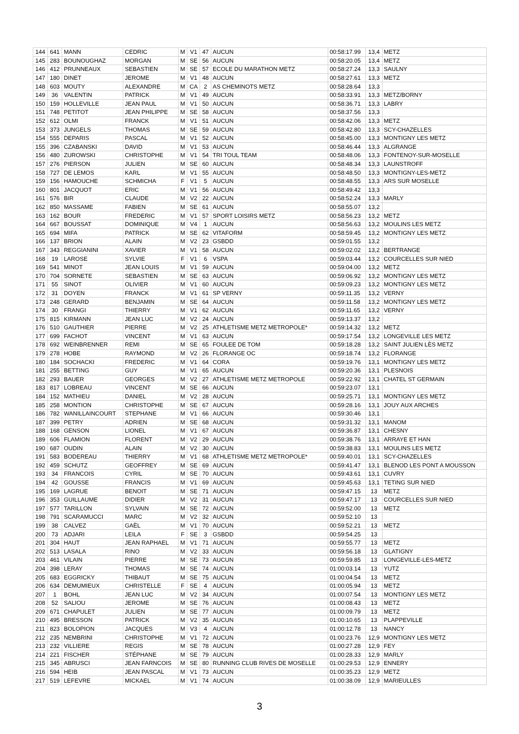| 144 | 641 | MANN | CEDRIC | M | V1 | 47 | AUCUN | 00:58:17.99 | 13,4 | METZ |
| 145 | 283 | BOUNOUGHAZ | MORGAN | M | SE | 56 | AUCUN | 00:58:20.05 | 13,4 | METZ |
| 146 | 412 | PRUNNEAUX | SEBASTIEN | M | SE | 57 | ECOLE DU MARATHON METZ | 00:58:27.24 | 13,3 | SAULNY |
| 147 | 180 | DINET | JEROME | M | V1 | 48 | AUCUN | 00:58:27.61 | 13,3 | METZ |
| 148 | 603 | MOUTY | ALEXANDRE | M | CA | 2 | AS CHEMINOTS METZ | 00:58:28.64 | 13,3 | |
| 149 | 36 | VALENTIN | PATRICK | M | V1 | 49 | AUCUN | 00:58:33.91 | 13,3 | METZ/BORNY |
| 150 | 159 | HOLLEVILLE | JEAN PAUL | M | V1 | 50 | AUCUN | 00:58:36.71 | 13,3 | LABRY |
| 151 | 748 | PETITOT | JEAN PHILIPPE | M | SE | 58 | AUCUN | 00:58:37.56 | 13,3 | |
| 152 | 612 | OLMI | FRANCK | M | V1 | 51 | AUCUN | 00:58:42.06 | 13,3 | METZ |
| 153 | 373 | JUNGELS | THOMAS | M | SE | 59 | AUCUN | 00:58:42.80 | 13,3 | SCY-CHAZELLES |
| 154 | 555 | DEPARIS | PASCAL | M | V1 | 52 | AUCUN | 00:58:45.00 | 13,3 | MONTIGNY LES METZ |
| 155 | 396 | CZABANSKI | DAVID | M | V1 | 53 | AUCUN | 00:58:46.44 | 13,3 | ALGRANGE |
| 156 | 480 | ZUROWSKI | CHRISTOPHE | M | V1 | 54 | TRI TOUL TEAM | 00:58:48.06 | 13,3 | FONTENOY-SUR-MOSELLE |
| 157 | 276 | PIERSON | JULIEN | M | SE | 60 | AUCUN | 00:58:48.34 | 13,3 | LAUNSTROFF |
| 158 | 727 | DE LEMOS | KARL | M | V1 | 55 | AUCUN | 00:58:48.50 | 13,3 | MONTIGNY-LES-METZ |
| 159 | 156 | HAMOUCHE | SCHMICHA | F | V1 | 5 | AUCUN | 00:58:48.55 | 13,3 | ARS SUR MOSELLE |
| 160 | 801 | JACQUOT | ERIC | M | V1 | 56 | AUCUN | 00:58:49.42 | 13,3 | |
| 161 | 576 | BIR | CLAUDE | M | V2 | 22 | AUCUN | 00:58:52.24 | 13,3 | MARLY |
| 162 | 850 | MASSAME | FABIEN | M | SE | 61 | AUCUN | 00:58:55.07 | 13,2 | |
| 163 | 162 | BOUR | FREDERIC | M | V1 | 57 | SPORT LOISIRS METZ | 00:58:56.23 | 13,2 | METZ |
| 164 | 667 | BOUSSAT | DOMINIQUE | M | V4 | 1 | AUCUN | 00:58:56.63 | 13,2 | MOULINS LES METZ |
| 165 | 694 | MIFA | PATRICK | M | SE | 62 | VITAFORM | 00:58:59.45 | 13,2 | MONTIGNY LES METZ |
| 166 | 137 | BRION | ALAIN | M | V2 | 23 | GSBDD | 00:59:01.55 | 13,2 | |
| 167 | 343 | REGGIANINI | XAVIER | M | V1 | 58 | AUCUN | 00:59:02.02 | 13,2 | BERTRANGE |
| 168 | 19 | LAROSE | SYLVIE | F | V1 | 6 | VSPA | 00:59:03.44 | 13,2 | COURCELLES SUR NIED |
| 169 | 541 | MINOT | JEAN LOUIS | M | V1 | 59 | AUCUN | 00:59:04.00 | 13,2 | METZ |
| 170 | 704 | SORNETE | SEBASTIEN | M | SE | 63 | AUCUN | 00:59:06.92 | 13,2 | MONTIGNY LES METZ |
| 171 | 55 | SINOT | OLIVIER | M | V1 | 60 | AUCUN | 00:59:09.23 | 13,2 | MONTIGNY LES METZ |
| 172 | 31 | DOYEN | FRANCK | M | V1 | 61 | SP VERNY | 00:59:11.35 | 13,2 | VERNY |
| 173 | 248 | GERARD | BENJAMIN | M | SE | 64 | AUCUN | 00:59:11.58 | 13,2 | MONTIGNY LES METZ |
| 174 | 30 | FRANGI | THIERRY | M | V1 | 62 | AUCUN | 00:59:11.65 | 13,2 | VERNY |
| 175 | 815 | KIRMANN | JEAN LUC | M | V2 | 24 | AUCUN | 00:59:13.37 | 13,2 | |
| 176 | 510 | GAUTHIER | PIERRE | M | V2 | 25 | ATHLETISME METZ METROPOLE* | 00:59:14.32 | 13,2 | METZ |
| 177 | 699 | FACHOT | VINCENT | M | V1 | 63 | AUCUN | 00:59:17.54 | 13,2 | LONGEVILLE LES METZ |
| 178 | 692 | WEINBRENNER | REMI | M | SE | 65 | FOULEE DE TOM | 00:59:18.28 | 13,2 | SAINT JULIEN LÈS METZ |
| 179 | 278 | HOBE | RAYMOND | M | V2 | 26 | FLORANGE OC | 00:59:18.74 | 13,2 | FLORANGE |
| 180 | 184 | SOCHACKI | FREDERIC | M | V1 | 64 | CORA | 00:59:19.76 | 13,1 | MONTIGNY LES METZ |
| 181 | 255 | BETTING | GUY | M | V1 | 65 | AUCUN | 00:59:20.36 | 13,1 | PLESNOIS |
| 182 | 293 | BAUER | GEORGES | M | V2 | 27 | ATHLETISME METZ METROPOLE | 00:59:22.92 | 13,1 | CHATEL ST GERMAIN |
| 183 | 817 | LOBREAU | VINCENT | M | SE | 66 | AUCUN | 00:59:23.07 | 13,1 | |
| 184 | 152 | MATHIEU | DANIEL | M | V2 | 28 | AUCUN | 00:59:25.71 | 13,1 | MONTIGNY LES METZ |
| 185 | 258 | MONTION | CHRISTOPHE | M | SE | 67 | AUCUN | 00:59:28.16 | 13,1 | JOUY AUX ARCHES |
| 186 | 782 | WANILLAINCOURT | STEPHANE | M | V1 | 66 | AUCUN | 00:59:30.46 | 13,1 | |
| 187 | 399 | PETRY | ADRIEN | M | SE | 68 | AUCUN | 00:59:31.32 | 13,1 | MANOM |
| 188 | 168 | GENSON | LIONEL | M | V1 | 67 | AUCUN | 00:59:36.87 | 13,1 | CHESNY |
| 189 | 606 | FLAMION | FLORENT | M | V2 | 29 | AUCUN | 00:59:38.76 | 13,1 | ARRAYE ET HAN |
| 190 | 687 | OUDIN | ALAIN | M | V2 | 30 | AUCUN | 00:59:38.83 | 13,1 | MOULINS LES METZ |
| 191 | 583 | BODEREAU | THIERRY | M | V1 | 68 | ATHLETISME METZ METROPOLE* | 00:59:40.01 | 13,1 | SCY-CHAZELLES |
| 192 | 459 | SCHUTZ | GEOFFREY | M | SE | 69 | AUCUN | 00:59:41.47 | 13,1 | BLENOD LES PONT A MOUSSON |
| 193 | 34 | FRANCOIS | CYRIL | M | SE | 70 | AUCUN | 00:59:43.61 | 13,1 | CUVRY |
| 194 | 42 | GOUSSE | FRANCIS | M | V1 | 69 | AUCUN | 00:59:45.63 | 13,1 | TETING SUR NIED |
| 195 | 169 | LAGRUE | BENOIT | M | SE | 71 | AUCUN | 00:59:47.15 | 13 | METZ |
| 196 | 353 | GUILLAUME | DIDIER | M | V2 | 31 | AUCUN | 00:59:47.17 | 13 | COURCELLES SUR NIED |
| 197 | 577 | TARILLON | SYLVAIN | M | SE | 72 | AUCUN | 00:59:52.00 | 13 | METZ |
| 198 | 791 | SCARAMUCCI | MARC | M | V2 | 32 | AUCUN | 00:59:52.10 | 13 | |
| 199 | 38 | CALVEZ | GAËL | M | V1 | 70 | AUCUN | 00:59:52.21 | 13 | METZ |
| 200 | 73 | ADJARI | LEILA | F | SE | 3 | GSBDD | 00:59:54.25 | 13 | |
| 201 | 304 | HAUT | JEAN RAPHAEL | M | V1 | 71 | AUCUN | 00:59:55.77 | 13 | METZ |
| 202 | 513 | LASALA | RINO | M | V2 | 33 | AUCUN | 00:59:56.18 | 13 | GLATIGNY |
| 203 | 461 | VILAIN | PIERRE | M | SE | 73 | AUCUN | 00:59:59.85 | 13 | LONGEVILLE-LES-METZ |
| 204 | 398 | LERAY | THOMAS | M | SE | 74 | AUCUN | 01:00:03.14 | 13 | YUTZ |
| 205 | 683 | EGGRICKY | THIBAUT | M | SE | 75 | AUCUN | 01:00:04.54 | 13 | METZ |
| 206 | 634 | DEMUMIEUX | CHRISTELLE | F | SE | 4 | AUCUN | 01:00:05.94 | 13 | METZ |
| 207 | 1 | BOHL | JEAN LUC | M | V2 | 34 | AUCUN | 01:00:07.54 | 13 | MONTIGNY LES METZ |
| 208 | 52 | SALIOU | JEROME | M | SE | 76 | AUCUN | 01:00:08.43 | 13 | METZ |
| 209 | 671 | CHAPULET | JULIEN | M | SE | 77 | AUCUN | 01:00:09.79 | 13 | METZ |
| 210 | 495 | BRESSON | PATRICK | M | V2 | 35 | AUCUN | 01:00:10.65 | 13 | PLAPPEVILLE |
| 211 | 823 | BOLOPION | JACQUES | M | V3 | 4 | AUCUN | 01:00:12.78 | 13 | NANCY |
| 212 | 235 | NEMBRINI | CHRISTOPHE | M | V1 | 72 | AUCUN | 01:00:23.76 | 12,9 | MONTIGNY LES METZ |
| 213 | 232 | VILLIERE | REGIS | M | SE | 78 | AUCUN | 01:00:27.28 | 12,9 | FEY |
| 214 | 221 | FISCHER | STÉPHANE | M | SE | 79 | AUCUN | 01:00:28.33 | 12,9 | MARLY |
| 215 | 345 | ABRUSCI | JEAN FARNCOIS | M | SE | 80 | RUNNING CLUB RIVES DE MOSELLE | 01:00:29.53 | 12,9 | ENNERY |
| 216 | 594 | HEIB | JEAN PASCAL | M | V1 | 73 | AUCUN | 01:00:35.23 | 12,9 | METZ |
| 217 | 519 | LEFEVRE | MICKAEL | M | V1 | 74 | AUCUN | 01:00:38.09 | 12,9 | MARIEULLES |
3